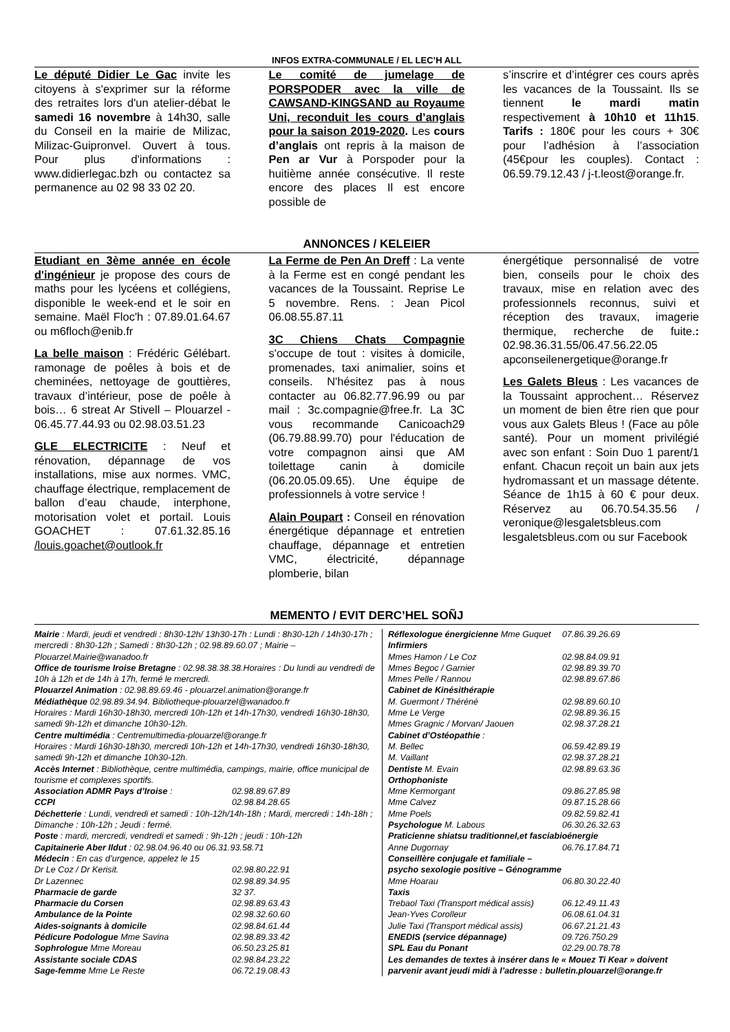INFOS EXTRA-COMMUNALE / EL LEC’H ALL
Le député Didier Le Gac invite les citoyens à s'exprimer sur la réforme des retraites lors d'un atelier-débat le samedi 16 novembre à 14h30, salle du Conseil en la mairie de Milizac, Milizac-Guipronvel. Ouvert à tous. Pour plus d'informations : www.didierlegac.bzh ou contactez sa permanence au 02 98 33 02 20.
Le comité de jumelage de PORSPODER avec la ville de CAWSAND-KINGSAND au Royaume Uni, reconduit les cours d’anglais pour la saison 2019-2020. Les cours d’anglais ont repris à la maison de Pen ar Vur à Porspoder pour la huitième année consécutive. Il reste encore des places Il est encore possible de
s’inscrire et d’intégrer ces cours après les vacances de la Toussaint. Ils se tiennent le mardi matin respectivement à 10h10 et 11h15. Tarifs : 180€ pour les cours + 30€ pour l’adhésion à l’association (45€pour les couples). Contact : 06.59.79.12.43 / j-t.leost@orange.fr.
ANNONCES / KELEIER
Etudiant en 3ème année en école d'ingénieur je propose des cours de maths pour les lycéens et collégiens, disponible le week-end et le soir en semaine. Maël Floc'h : 07.89.01.64.67 ou m6floch@enib.fr
La belle maison : Frédéric Gélébart. ramonage de poêles à bois et de cheminées, nettoyage de gouttières, travaux d’intérieur, pose de poêle à bois… 6 streat Ar Stivell – Plouarzel - 06.45.77.44.93 ou 02.98.03.51.23
GLE ELECTRICITE : Neuf et rénovation, dépannage de vos installations, mise aux normes. VMC, chauffage électrique, remplacement de ballon d’eau chaude, interphone, motorisation volet et portail. Louis GOACHET : 07.61.32.85.16 /louis.goachet@outlook.fr
La Ferme de Pen An Dreff : La vente à la Ferme est en congé pendant les vacances de la Toussaint. Reprise Le 5 novembre. Rens. : Jean Picol 06.08.55.87.11
3C Chiens Chats Compagnie s'occupe de tout : visites à domicile, promenades, taxi animalier, soins et conseils. N'hésitez pas à nous contacter au 06.82.77.96.99 ou par mail : 3c.compagnie@free.fr. La 3C vous recommande Canicoach29 (06.79.88.99.70) pour l'éducation de votre compagnon ainsi que AM toilettage canin à domicile (06.20.05.09.65). Une équipe de professionnels à votre service !
Alain Poupart : Conseil en rénovation énergétique dépannage et entretien chauffage, dépannage et entretien VMC, électricité, dépannage plomberie, bilan
énergétique personnalisé de votre bien, conseils pour le choix des travaux, mise en relation avec des professionnels reconnus, suivi et réception des travaux, imagerie thermique, recherche de fuite.: 02.98.36.31.55/06.47.56.22.05 apconseilenergetique@orange.fr
Les Galets Bleus : Les vacances de la Toussaint approchent… Réservez un moment de bien être rien que pour vous aux Galets Bleus ! (Face au pôle santé). Pour un moment privilégié avec son enfant : Soin Duo 1 parent/1 enfant. Chacun reçoit un bain aux jets hydromassant et un massage détente. Séance de 1h15 à 60 € pour deux. Réservez au 06.70.54.35.56 / veronique@lesgaletsbleus.com lesgaletsbleus.com ou sur Facebook
MEMENTO / EVIT DERC’HEL SOÑJ
Mairie : Mardi, jeudi et vendredi : 8h30-12h/ 13h30-17h : Lundi : 8h30-12h / 14h30-17h ; mercredi : 8h30-12h ; Samedi : 8h30-12h ; 02.98.89.60.07 ; Mairie – Plouarzel.Mairie@wanadoo.fr
Office de tourisme Iroise Bretagne : 02.98.38.38.38.Horaires : Du lundi au vendredi de 10h à 12h et de 14h à 17h, fermé le mercredi.
Plouarzel Animation : 02.98.89.69.46 - plouarzel.animation@orange.fr
Médiathèque 02.98.89.34.94. Bibliotheque-plouarzel@wanadoo.fr
Horaires : Mardi 16h30-18h30, mercredi 10h-12h et 14h-17h30, vendredi 16h30-18h30, samedi 9h-12h et dimanche 10h30-12h.
Centre multimédia : Centremultimedia-plouarzel@orange.fr
Horaires : Mardi 16h30-18h30, mercredi 10h-12h et 14h-17h30, vendredi 16h30-18h30, samedi 9h-12h et dimanche 10h30-12h.
Accès Internet : Bibliothèque, centre multimédia, campings, mairie, office municipal de tourisme et complexes sportifs.
| Association ADMR Pays d’Iroise : | 02.98.89.67.89 |
| CCPI | 02.98.84.28.65 |
| Déchetterie : Lundi, vendredi et samedi : 10h-12h/14h-18h ; Mardi, mercredi : 14h-18h ; Dimanche : 10h-12h ; Jeudi : fermé. | |
| Poste : mardi, mercredi, vendredi et samedi : 9h-12h ; jeudi : 10h-12h | |
| Capitainerie Aber Ildut : 02.98.04.96.40 ou 06.31.93.58.71 | |
| Médecin : En cas d’urgence, appelez le 15 | |
| Dr Le Coz / Dr Kerisit. | 02.98.80.22.91 |
| Dr Lazennec | 02.98.89.34.95 |
| Pharmacie de garde | 32 37. |
| Pharmacie du Corsen | 02.98.89.63.43 |
| Ambulance de la Pointe | 02.98.32.60.60 |
| Aides-soignants à domicile | 02.98.84.61.44 |
| Pédicure Podologue Mme Savina | 02.98.89.33.42 |
| Sophrologue Mme Moreau | 06.50.23.25.81 |
| Assistante sociale CDAS | 02.98.84.23.22 |
| Sage-femme Mme Le Reste | 06.72.19.08.43 |
| Réflexologue énergicienne Mme Guquet | 07.86.39.26.69 |
| Infirmiers | |
| Mmes Hamon / Le Coz | 02.98.84.09.91 |
| Mmes Begoc / Garnier | 02.98.89.39.70 |
| Mmes Pelle / Rannou | 02.98.89.67.86 |
| Cabinet de Kinésithérapie | |
| M. Guermont / Théréné | 02.98.89.60.10 |
| Mme Le Verge | 02.98.89.36.15 |
| Mmes Gragnic / Morvan/ Jaouen | 02.98.37.28.21 |
| Cabinet d’Ostéopathie : | |
| M. Bellec | 06.59.42.89.19 |
| M. Vaillant | 02.98.37.28.21 |
| Dentiste M. Evain | 02.98.89.63.36 |
| Orthophoniste | |
| Mme Kermorgant | 09.86.27.85.98 |
| Mme Calvez | 09.87.15.28.66 |
| Mme Poels | 09.82.59.82.41 |
| Psychologue M. Labous | 06.30.26.32.63 |
| Praticienne shiatsu traditionnel,et fasciabioénergie | |
| Anne Dugornay | 06.76.17.84.71 |
| Conseillère conjugale et familiale – psycho sexologie positive – Génogramme | |
| Mme Hoarau | 06.80.30.22.40 |
| Taxis | |
| Trebaol Taxi (Transport médical assis) | 06.12.49.11.43 |
| Jean-Yves Corolleur | 06.08.61.04.31 |
| Julie Taxi (Transport médical assis) | 06.67.21.21.43 |
| ENEDIS (service dépannage) | 09.726.750.29 |
| SPL Eau du Ponant | 02.29.00.78.78 |
| Les demandes de textes à insérer dans le « Mouez Ti Kear » doivent parvenir avant jeudi midi à l’adresse : bulletin.plouarzel@orange.fr | |